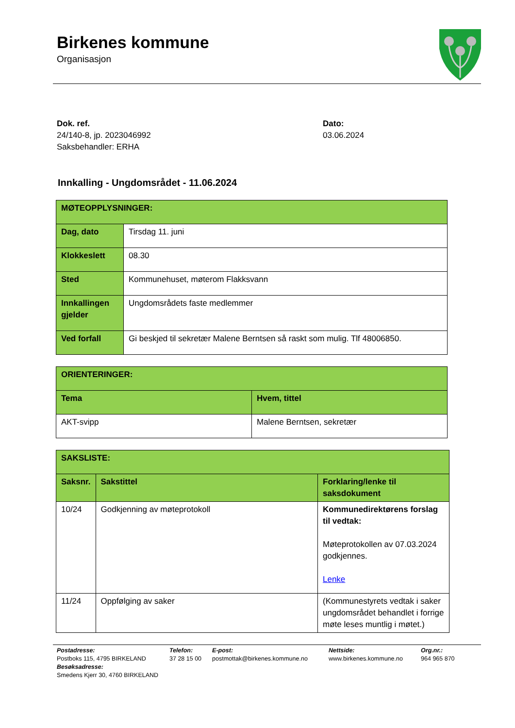Birkenes kommune
Organisasjon
Dok. ref.
24/140-8, jp. 2023046992
Saksbehandler: ERHA
Dato:
03.06.2024
Innkalling - Ungdomsrådet - 11.06.2024
| MØTEOPPLYSNINGER: | |
| Dag, dato | Tirsdag 11. juni |
| Klokkeslett | 08.30 |
| Sted | Kommunehuset, møterom Flakksvann |
| Innkallingen gjelder | Ungdomsrådets faste medlemmer |
| Ved forfall | Gi beskjed til sekretær Malene Berntsen så raskt som mulig. Tlf 48006850. |
| ORIENTERINGER: | |
| Tema | Hvem, tittel |
| AKT-svipp | Malene Berntsen, sekretær |
| SAKSLISTE: | | |
| Saksnr. | Sakstittel | Forklaring/lenke til saksdokument |
| 10/24 | Godkjenning av møteprotokoll | Kommunedirektørens forslag til vedtak: Møteprotokollen av 07.03.2024 godkjennes. Lenke |
| 11/24 | Oppfølging av saker | (Kommunestyrets vedtak i saker ungdomsrådet behandlet i forrige møte leses muntlig i møtet.) |
Postadresse:
Postboks 115, 4795 BIRKELAND
Besøksadresse:
Smedens Kjerr 30, 4760 BIRKELAND
Telefon:
37 28 15 00
E-post:
postmottak@birkenes.kommune.no
Nettside:
www.birkenes.kommune.no
Org.nr.:
964 965 870